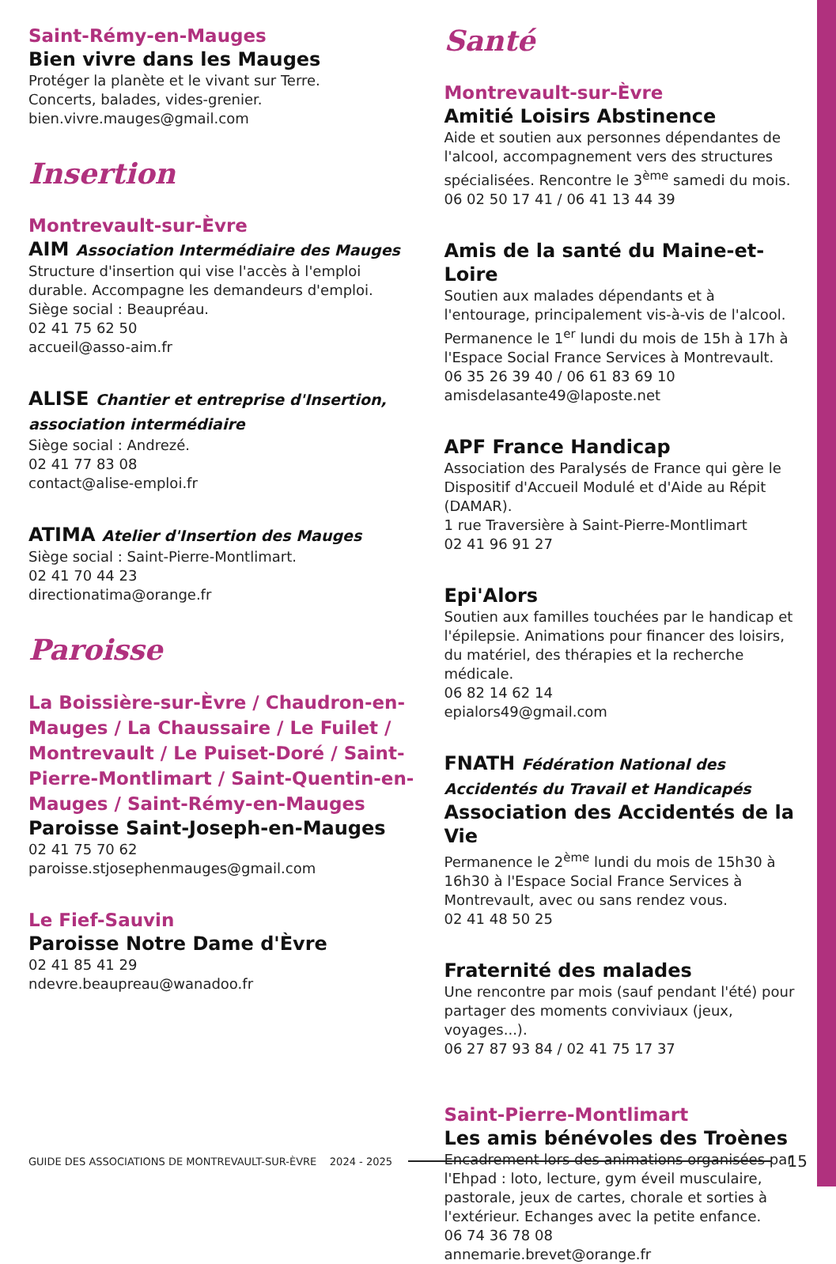Saint-Rémy-en-Mauges
Bien vivre dans les Mauges
Protéger la planète et le vivant sur Terre.
Concerts, balades, vides-grenier.
bien.vivre.mauges@gmail.com
Insertion
Montrevault-sur-Èvre
AIM Association Intermédiaire des Mauges
Structure d'insertion qui vise l'accès à l'emploi durable. Accompagne les demandeurs d'emploi.
Siège social : Beaupréau.
02 41 75 62 50
accueil@asso-aim.fr
ALISE Chantier et entreprise d'Insertion, association intermédiaire
Siège social : Andrezé.
02 41 77 83 08
contact@alise-emploi.fr
ATIMA Atelier d'Insertion des Mauges
Siège social : Saint-Pierre-Montlimart.
02 41 70 44 23
directionatima@orange.fr
Paroisse
La Boissière-sur-Èvre / Chaudron-en-Mauges / La Chaussaire / Le Fuilet / Montrevault / Le Puiset-Doré / Saint-Pierre-Montlimart / Saint-Quentin-en-Mauges / Saint-Rémy-en-Mauges
Paroisse Saint-Joseph-en-Mauges
02 41 75 70 62
paroisse.stjosephenmauges@gmail.com
Le Fief-Sauvin
Paroisse Notre Dame d'Èvre
02 41 85 41 29
ndevre.beaupreau@wanadoo.fr
Santé
Montrevault-sur-Èvre
Amitié Loisirs Abstinence
Aide et soutien aux personnes dépendantes de l'alcool, accompagnement vers des structures spécialisées. Rencontre le 3<sup>ème</sup> samedi du mois.
06 02 50 17 41 / 06 41 13 44 39
Amis de la santé du Maine-et-Loire
Soutien aux malades dépendants et à l'entourage, principalement vis-à-vis de l'alcool. Permanence le 1<sup>er</sup> lundi du mois de 15h à 17h à l'Espace Social France Services à Montrevault.
06 35 26 39 40 / 06 61 83 69 10
amisdelasante49@laposte.net
APF France Handicap
Association des Paralysés de France qui gère le Dispositif d'Accueil Modulé et d'Aide au Répit (DAMAR).
1 rue Traversière à Saint-Pierre-Montlimart
02 41 96 91 27
Epi'Alors
Soutien aux familles touchées par le handicap et l'épilepsie. Animations pour financer des loisirs, du matériel, des thérapies et la recherche médicale.
06 82 14 62 14
epialors49@gmail.com
FNATH Fédération National des Accidentés du Travail et Handicapés
Association des Accidentés de la Vie
Permanence le 2<sup>ème</sup> lundi du mois de 15h30 à 16h30 à l'Espace Social France Services à Montrevault, avec ou sans rendez vous.
02 41 48 50 25
Fraternité des malades
Une rencontre par mois (sauf pendant l'été) pour partager des moments conviviaux (jeux, voyages...).
06 27 87 93 84 / 02 41 75 17 37
Saint-Pierre-Montlimart
Les amis bénévoles des Troènes
Encadrement lors des animations organisées par l'Ehpad : loto, lecture, gym éveil musculaire, pastorale, jeux de cartes, chorale et sorties à l'extérieur. Echanges avec la petite enfance.
06 74 36 78 08
annemarie.brevet@orange.fr
GUIDE DES ASSOCIATIONS DE MONTREVAULT-SUR-ÈVRE 2024 - 2025 15